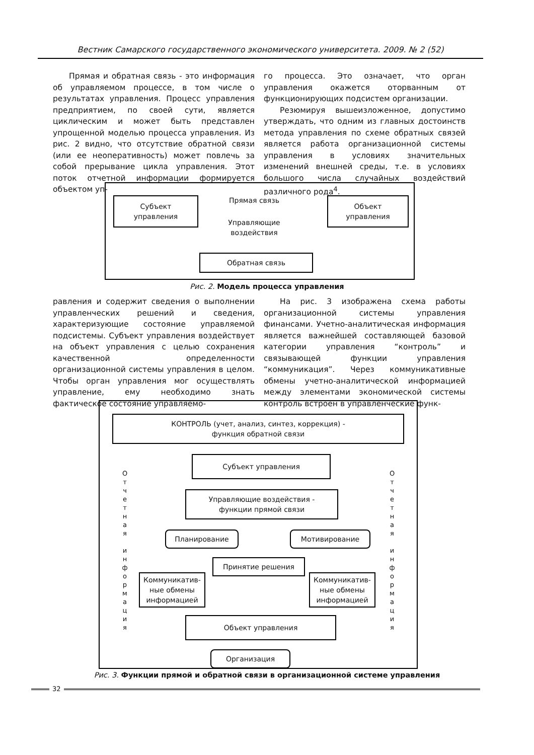Вестник Самарского государственного экономического университета. 2009. № 2 (52)
Прямая и обратная связь - это информация об управляемом процессе, в том числе о результатах управления. Процесс управления предприятием, по своей сути, является циклическим и может быть представлен упрощенной моделью процесса управления. Из рис. 2 видно, что отсутствие обратной связи (или ее неоперативность) может повлечь за собой прерывание цикла управления. Этот поток отчетной информации формируется объектом уп-
го процесса. Это означает, что орган управления окажется оторванным от функционирующих подсистем организации.
Резюмируя вышеизложенное, допустимо утверждать, что одним из главных достоинств метода управления по схеме обратных связей является работа организационной системы управления в условиях значительных изменений внешней среды, т.е. в условиях большого числа случайных воздействий различного рода<sup>4</sup>.
Субъект
управления
Прямая связь
Управляющие
воздействия
Объект
управления
Обратная связь
Рис. 2. Модель процесса управления
равления и содержит сведения о выполнении управленческих решений и сведения, характеризующие состояние управляемой подсистемы. Субъект управления воздействует на объект управления с целью сохранения качественной определенности организационной системы управления в целом. Чтобы орган управления мог осуществлять управление, ему необходимо знать фактическое состояние управляемо-
На рис. 3 изображена схема работы организационной системы управления финансами. Учетно-аналитическая информация является важнейшей составляющей базовой категории управления “контроль” и связывающей функции управления “коммуникация”. Через коммуникативные обмены учетно-аналитической информацией между элементами экономической системы контроль встроен в управленческие функ-
КОНТРОЛЬ (учет, анализ, синтез, коррекция) -
функция обратной связи
Субъект управления
Управляющие воздействия -
функции прямой связи
Планирование Мотивирование
Принятие решения
Коммуникатив-
ные обмены
информацией
Коммуникатив-
ные обмены
информацией
Объект управления
Организация
О т ч е т н а я
и н ф о р м а ц и я
О т ч е т н а я
и н ф о р м а ц и я
Рис. 3. Функции прямой и обратной связи в организационной системе управления
32